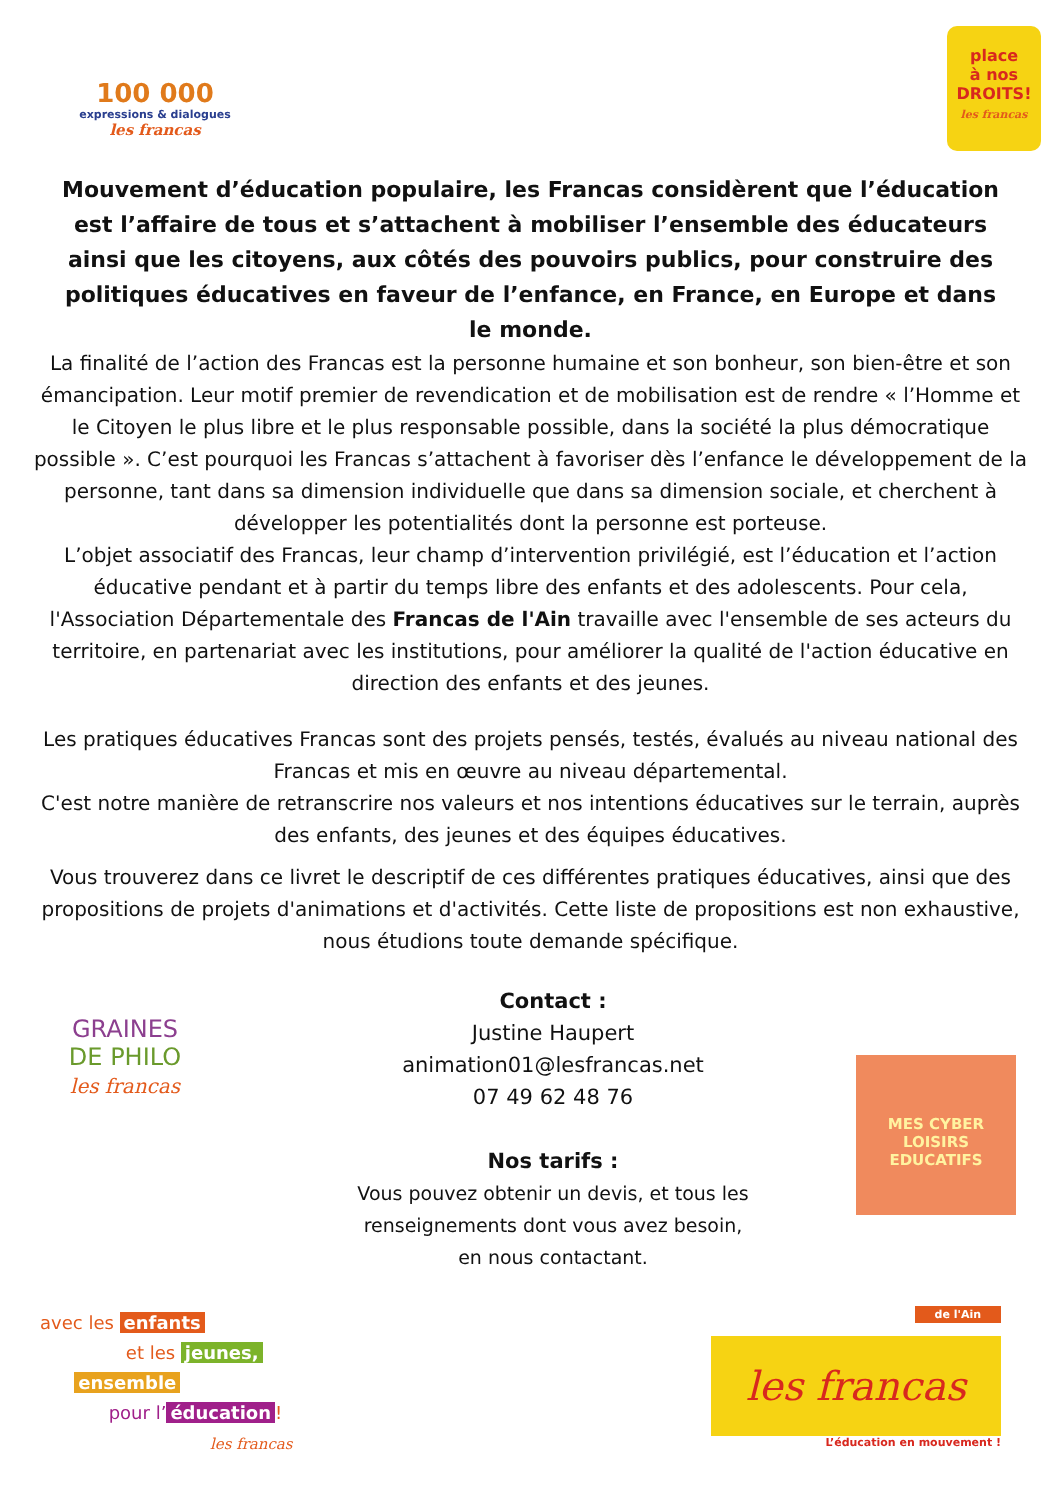100 000
expressions & dialogues
les francas
place
à nos
DROITS!
les francas
Mouvement d’éducation populaire, les Francas considèrent que l’éducation est l’affaire de tous et s’attachent à mobiliser l’ensemble des éducateurs ainsi que les citoyens, aux côtés des pouvoirs publics, pour construire des politiques éducatives en faveur de l’enfance, en France, en Europe et dans le monde.
La finalité de l’action des Francas est la personne humaine et son bonheur, son bien-être et son émancipation. Leur motif premier de revendication et de mobilisation est de rendre « l’Homme et le Citoyen le plus libre et le plus responsable possible, dans la société la plus démocratique possible ». C’est pourquoi les Francas s’attachent à favoriser dès l’enfance le développement de la personne, tant dans sa dimension individuelle que dans sa dimension sociale, et cherchent à développer les potentialités dont la personne est porteuse.
L’objet associatif des Francas, leur champ d’intervention privilégié, est l’éducation et l’action éducative pendant et à partir du temps libre des enfants et des adolescents. Pour cela, l'Association Départementale des Francas de l'Ain travaille avec l'ensemble de ses acteurs du territoire, en partenariat avec les institutions, pour améliorer la qualité de l'action éducative en direction des enfants et des jeunes.
Les pratiques éducatives Francas sont des projets pensés, testés, évalués au niveau national des Francas et mis en œuvre au niveau départemental.
C'est notre manière de retranscrire nos valeurs et nos intentions éducatives sur le terrain, auprès des enfants, des jeunes et des équipes éducatives.
Vous trouverez dans ce livret le descriptif de ces différentes pratiques éducatives, ainsi que des propositions de projets d'animations et d'activités. Cette liste de propositions est non exhaustive, nous étudions toute demande spécifique.
GRAINES
DE PHILO
les francas
Contact :
Justine Haupert
animation01@lesfrancas.net
07 49 62 48 76
Nos tarifs :
Vous pouvez obtenir un devis, et tous les
renseignements dont vous avez besoin,
en nous contactant.
MES CYBER LOISIRS
EDUCATIFS
avec les enfants
et les jeunes,
ensemble
pour l’ éducation!
les francas
de l'Ain
les francas
L’éducation en mouvement !